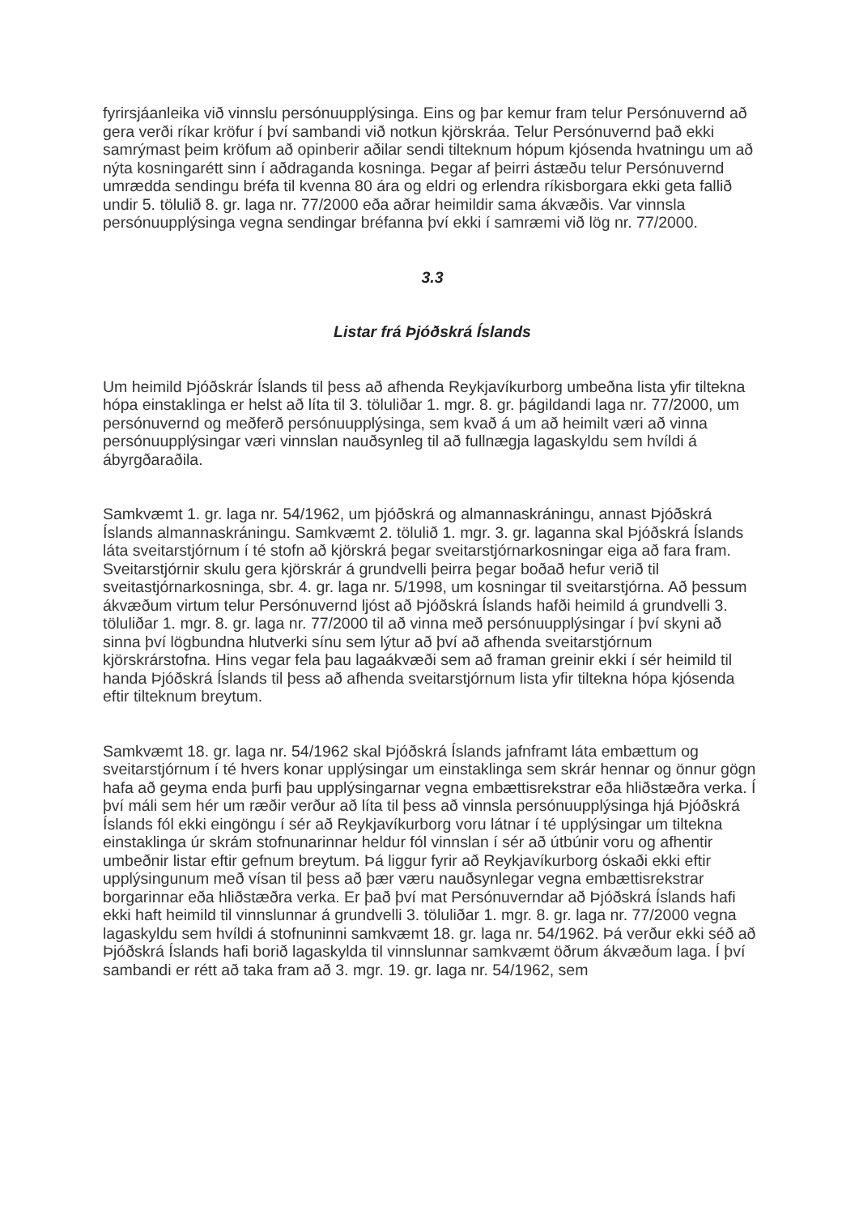fyrirsjáanleika við vinnslu persónuupplýsinga. Eins og þar kemur fram telur Persónuvernd að gera verði ríkar kröfur í því sambandi við notkun kjörskráa. Telur Persónuvernd það ekki samrýmast þeim kröfum að opinberir aðilar sendi tilteknum hópum kjósenda hvatningu um að nýta kosningarétt sinn í aðdraganda kosninga. Þegar af þeirri ástæðu telur Persónuvernd umrædda sendingu bréfa til kvenna 80 ára og eldri og erlendra ríkisborgara ekki geta fallið undir 5. tölulið 8. gr. laga nr. 77/2000 eða aðrar heimildir sama ákvæðis. Var vinnsla persónuupplýsinga vegna sendingar bréfanna því ekki í samræmi við lög nr. 77/2000.
3.3
Listar frá Þjóðskrá Íslands
Um heimild Þjóðskrár Íslands til þess að afhenda Reykjavíkurborg umbeðna lista yfir tiltekna hópa einstaklinga er helst að líta til 3. töluliðar 1. mgr. 8. gr. þágildandi laga nr. 77/2000, um persónuvernd og meðferð persónuupplýsinga, sem kvað á um að heimilt væri að vinna persónuupplýsingar væri vinnslan nauðsynleg til að fullnægja lagaskyldu sem hvíldi á ábyrgðaraðila.
Samkvæmt 1. gr. laga nr. 54/1962, um þjóðskrá og almannaskráningu, annast Þjóðskrá Íslands almannaskráningu. Samkvæmt 2. tölulið 1. mgr. 3. gr. laganna skal Þjóðskrá Íslands láta sveitarstjórnum í té stofn að kjörskrá þegar sveitarstjórnarkosningar eiga að fara fram. Sveitarstjórnir skulu gera kjörskrár á grundvelli þeirra þegar boðað hefur verið til sveitastjórnarkosninga, sbr. 4. gr. laga nr. 5/1998, um kosningar til sveitarstjórna. Að þessum ákvæðum virtum telur Persónuvernd ljóst að Þjóðskrá Íslands hafði heimild á grundvelli 3. töluliðar 1. mgr. 8. gr. laga nr. 77/2000 til að vinna með persónuupplýsingar í því skyni að sinna því lögbundna hlutverki sínu sem lýtur að því að afhenda sveitarstjórnum kjörskrárstofna. Hins vegar fela þau lagaákvæði sem að framan greinir ekki í sér heimild til handa Þjóðskrá Íslands til þess að afhenda sveitarstjórnum lista yfir tiltekna hópa kjósenda eftir tilteknum breytum.
Samkvæmt 18. gr. laga nr. 54/1962 skal Þjóðskrá Íslands jafnframt láta embættum og sveitarstjórnum í té hvers konar upplýsingar um einstaklinga sem skrár hennar og önnur gögn hafa að geyma enda þurfi þau upplýsingarnar vegna embættisrekstrar eða hliðstæðra verka. Í því máli sem hér um ræðir verður að líta til þess að vinnsla persónuupplýsinga hjá Þjóðskrá Íslands fól ekki eingöngu í sér að Reykjavíkurborg voru látnar í té upplýsingar um tiltekna einstaklinga úr skrám stofnunarinnar heldur fól vinnslan í sér að útbúnir voru og afhentir umbeðnir listar eftir gefnum breytum. Þá liggur fyrir að Reykjavíkurborg óskaði ekki eftir upplýsingunum með vísan til þess að þær væru nauðsynlegar vegna embættisrekstrar borgarinnar eða hliðstæðra verka. Er það því mat Persónuverndar að Þjóðskrá Íslands hafi ekki haft heimild til vinnslunnar á grundvelli 3. töluliðar 1. mgr. 8. gr. laga nr. 77/2000 vegna lagaskyldu sem hvíldi á stofnuninni samkvæmt 18. gr. laga nr. 54/1962. Þá verður ekki séð að Þjóðskrá Íslands hafi borið lagaskylda til vinnslunnar samkvæmt öðrum ákvæðum laga. Í því sambandi er rétt að taka fram að 3. mgr. 19. gr. laga nr. 54/1962, sem